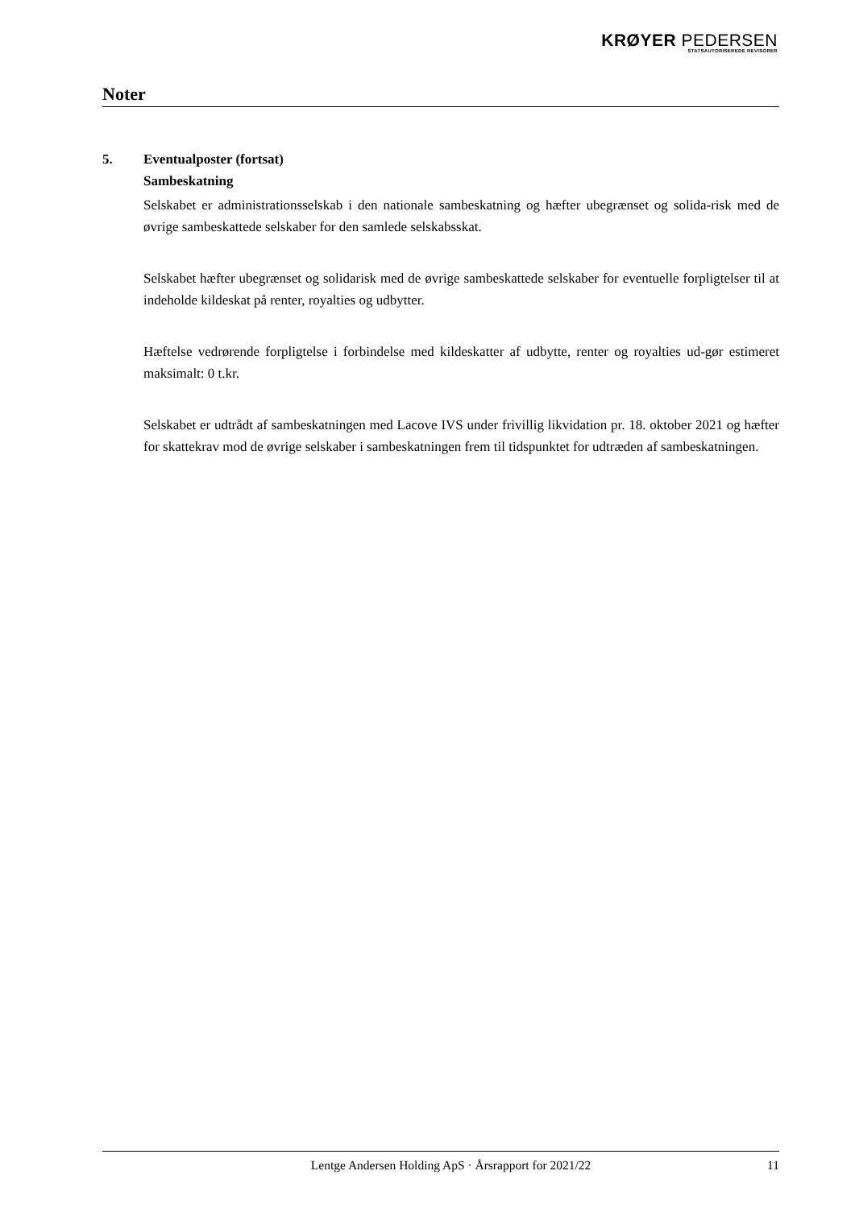KRØYER PEDERSEN
STATSAUTORISEREDE REVISORER
Noter
5. Eventualposter (fortsat)
Sambeskatning
Selskabet er administrationsselskab i den nationale sambeskatning og hæfter ubegrænset og solida-risk med de øvrige sambeskattede selskaber for den samlede selskabsskat.
Selskabet hæfter ubegrænset og solidarisk med de øvrige sambeskattede selskaber for eventuelle forpligtelser til at indeholde kildeskat på renter, royalties og udbytter.
Hæftelse vedrørende forpligtelse i forbindelse med kildeskatter af udbytte, renter og royalties ud-gør estimeret maksimalt: 0 t.kr.
Selskabet er udtrådt af sambeskatningen med Lacove IVS under frivillig likvidation pr. 18. oktober 2021 og hæfter for skattekrav mod de øvrige selskaber i sambeskatningen frem til tidspunktet for udtræden af sambeskatningen.
Lentge Andersen Holding ApS · Årsrapport for 2021/22 11